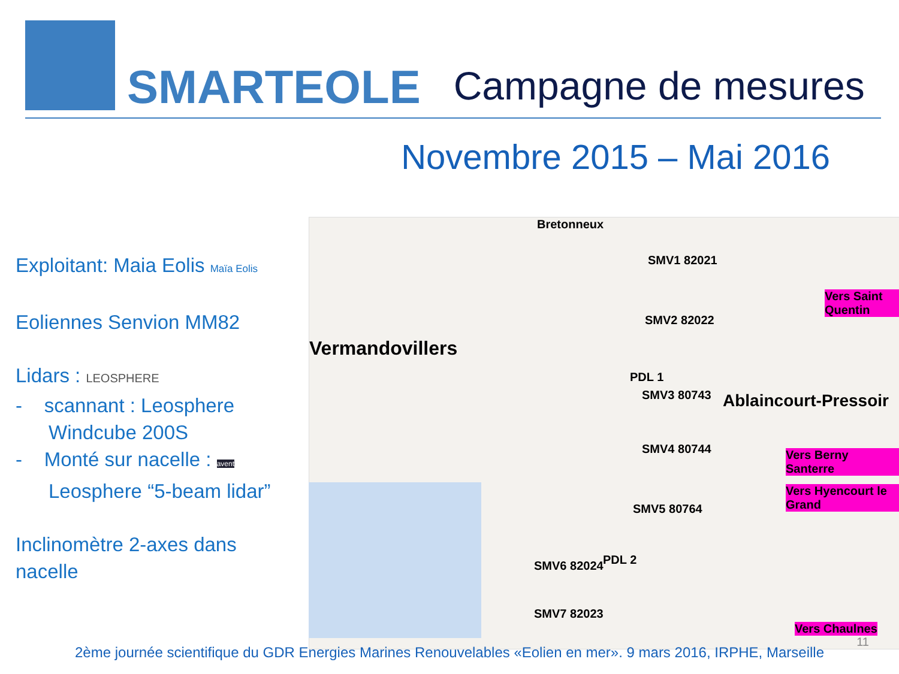SMARTEOLE
Campagne de mesures
Novembre 2015 – Mai 2016
Exploitant: Maia Eolis Maïa Eolis
Eoliennes Senvion MM82
Lidars : LEOSPHERE
- scannant : Leosphere
Windcube 200S
- Monté sur nacelle : avent
Leosphere “5-beam lidar”
Inclinomètre 2-axes dans nacelle
Bretonneux
SMV1 82021
SMV2 82022
Vermandovillers
PDL 1
SMV3 80743 Ablaincourt-Pressoir
SMV4 80744
SMV5 80764
PDL 2 SMV6 82024
SMV7 82023
Vers Saint Quentin
Vers Berny Santerre
Vers Hyencourt le Grand
Vers Chaulnes
11
2ème journée scientifique du GDR Energies Marines Renouvelables «Eolien en mer». 9 mars 2016, IRPHE, Marseille